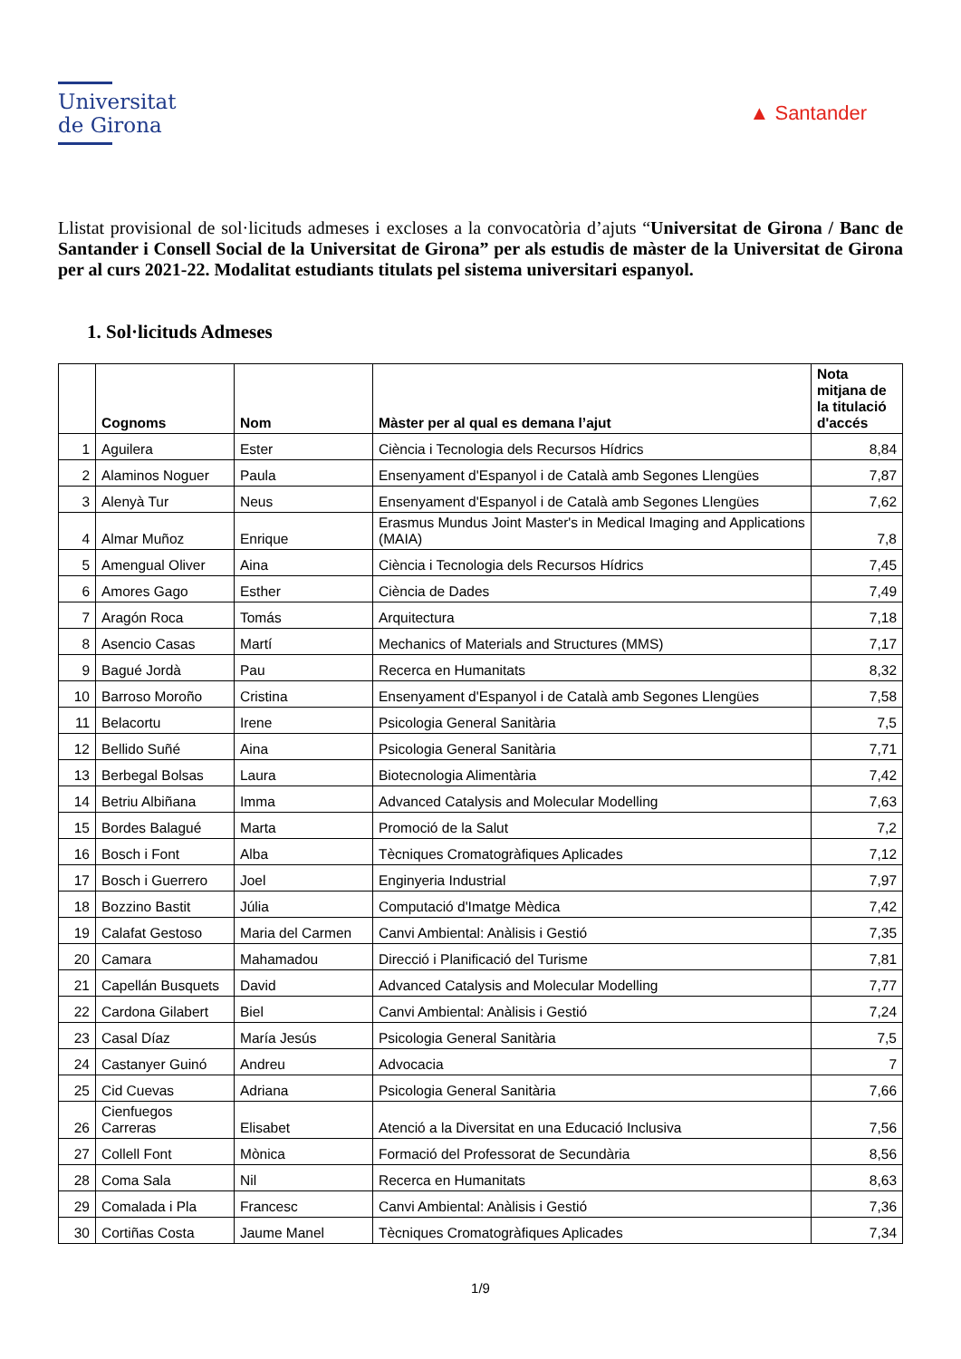Universitat
de Girona
▲ Santander
Llistat provisional de sol·licituds admeses i excloses a la convocatòria d’ajuts “Universitat de Girona / Banc de Santander i Consell Social de la Universitat de Girona” per als estudis de màster de la Universitat de Girona per al curs 2021-22. Modalitat estudiants titulats pel sistema universitari espanyol.
1. Sol·licituds Admeses
| | Cognoms | Nom | Màster per al qual es demana l’ajut | Nota mitjana de la titulació d'accés |
| --- | --- | --- | --- | --- |
| 1 | Aguilera | Ester | Ciència i Tecnologia dels Recursos Hídrics | 8,84 |
| 2 | Alaminos Noguer | Paula | Ensenyament d'Espanyol i de Català amb Segones Llengües | 7,87 |
| 3 | Alenyà Tur | Neus | Ensenyament d'Espanyol i de Català amb Segones Llengües | 7,62 |
| 4 | Almar Muñoz | Enrique | Erasmus Mundus Joint Master's in Medical Imaging and Applications (MAIA) | 7,8 |
| 5 | Amengual Oliver | Aina | Ciència i Tecnologia dels Recursos Hídrics | 7,45 |
| 6 | Amores Gago | Esther | Ciència de Dades | 7,49 |
| 7 | Aragón Roca | Tomás | Arquitectura | 7,18 |
| 8 | Asencio Casas | Martí | Mechanics of Materials and Structures (MMS) | 7,17 |
| 9 | Bagué Jordà | Pau | Recerca en Humanitats | 8,32 |
| 10 | Barroso Moroño | Cristina | Ensenyament d'Espanyol i de Català amb Segones Llengües | 7,58 |
| 11 | Belacortu | Irene | Psicologia General Sanitària | 7,5 |
| 12 | Bellido Suñé | Aina | Psicologia General Sanitària | 7,71 |
| 13 | Berbegal Bolsas | Laura | Biotecnologia Alimentària | 7,42 |
| 14 | Betriu Albiñana | Imma | Advanced Catalysis and Molecular Modelling | 7,63 |
| 15 | Bordes Balagué | Marta | Promoció de la Salut | 7,2 |
| 16 | Bosch i Font | Alba | Tècniques Cromatogràfiques Aplicades | 7,12 |
| 17 | Bosch i Guerrero | Joel | Enginyeria Industrial | 7,97 |
| 18 | Bozzino Bastit | Júlia | Computació d'Imatge Mèdica | 7,42 |
| 19 | Calafat Gestoso | Maria del Carmen | Canvi Ambiental: Anàlisis i Gestió | 7,35 |
| 20 | Camara | Mahamadou | Direcció i Planificació del Turisme | 7,81 |
| 21 | Capellán Busquets | David | Advanced Catalysis and Molecular Modelling | 7,77 |
| 22 | Cardona Gilabert | Biel | Canvi Ambiental: Anàlisis i Gestió | 7,24 |
| 23 | Casal Díaz | María Jesús | Psicologia General Sanitària | 7,5 |
| 24 | Castanyer Guinó | Andreu | Advocacia | 7 |
| 25 | Cid Cuevas | Adriana | Psicologia General Sanitària | 7,66 |
| 26 | Cienfuegos Carreras | Elisabet | Atenció a la Diversitat en una Educació Inclusiva | 7,56 |
| 27 | Collell Font | Mònica | Formació del Professorat de Secundària | 8,56 |
| 28 | Coma Sala | Nil | Recerca en Humanitats | 8,63 |
| 29 | Comalada i Pla | Francesc | Canvi Ambiental: Anàlisis i Gestió | 7,36 |
| 30 | Cortiñas Costa | Jaume Manel | Tècniques Cromatogràfiques Aplicades | 7,34 |
1/9